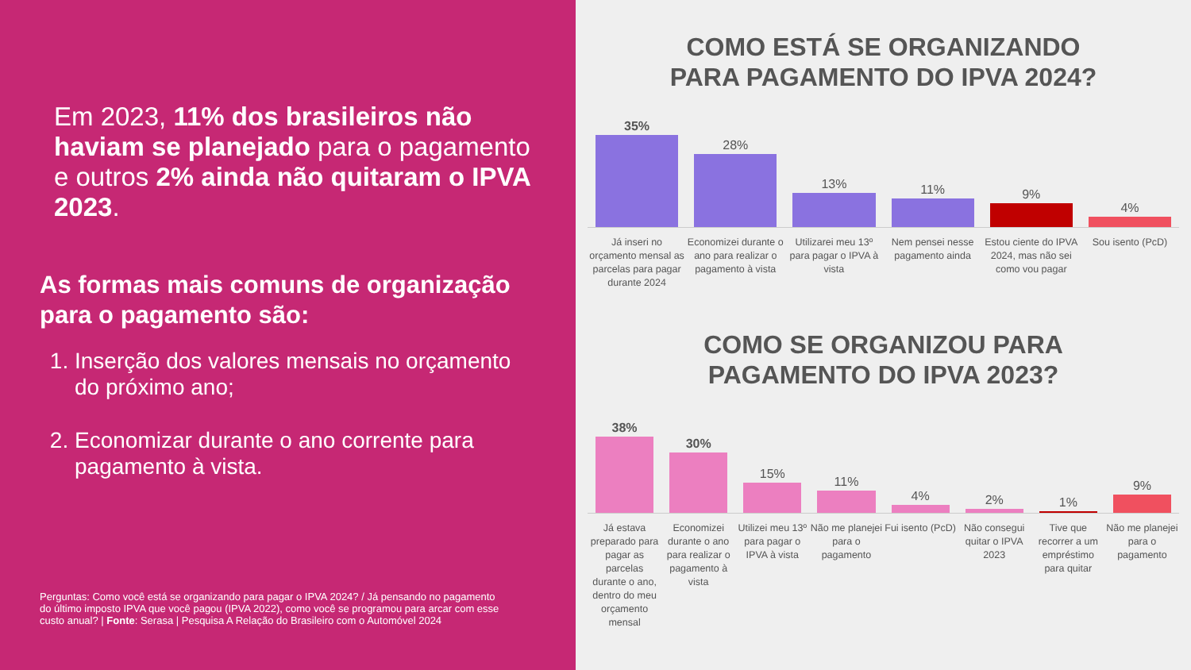Em 2023, 11% dos brasileiros não haviam se planejado para o pagamento e outros 2% ainda não quitaram o IPVA 2023.
As formas mais comuns de organização para o pagamento são:
1. Inserção dos valores mensais no orçamento do próximo ano;
2. Economizar durante o ano corrente para pagamento à vista.
Perguntas: Como você está se organizando para pagar o IPVA 2024? / Já pensando no pagamento do último imposto IPVA que você pagou (IPVA 2022), como você se programou para arcar com esse custo anual? | Fonte: Serasa | Pesquisa A Relação do Brasileiro com o Automóvel 2024
COMO ESTÁ SE ORGANIZANDO
PARA PAGAMENTO DO IPVA 2024?
35%
28%
13%
11%
9%
4%
Já inseri no orçamento mensal as parcelas para pagar durante 2024
Economizei durante o ano para realizar o pagamento à vista
Utilizarei meu 13º para pagar o IPVA à vista
Nem pensei nesse pagamento ainda
Estou ciente do IPVA 2024, mas não sei como vou pagar
Sou isento (PcD)
COMO SE ORGANIZOU PARA
PAGAMENTO DO IPVA 2023?
38%
30%
15%
11%
4%
2%
1%
9%
Já estava preparado para pagar as parcelas durante o ano, dentro do meu orçamento mensal
Economizei durante o ano para realizar o pagamento à vista
Utilizei meu 13º para pagar o IPVA à vista
Não me planejei para o pagamento
Fui isento (PcD) Não consegui quitar o IPVA 2023
Tive que recorrer a um empréstimo para quitar
Não me planejei para o pagamento